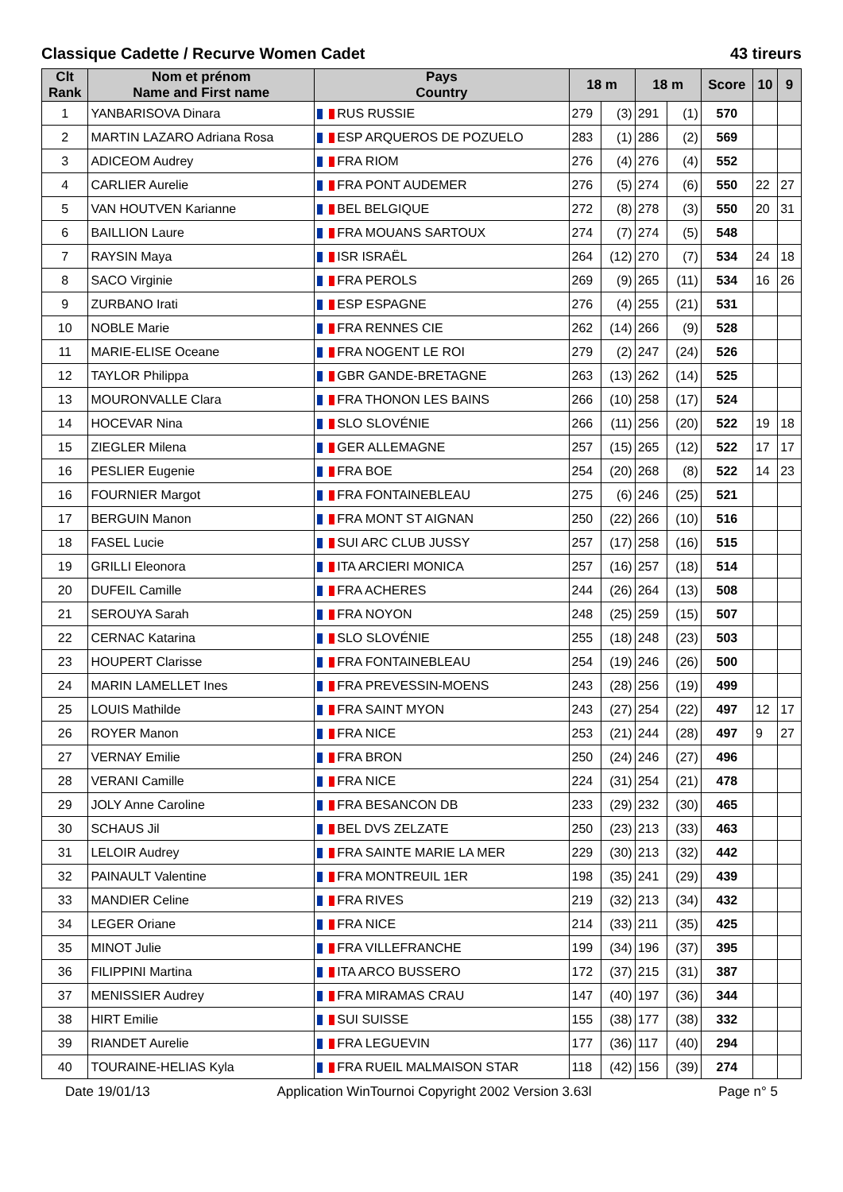Classique Cadette / Recurve Women Cadet 43 tireurs
| Clt Rank | Nom et prénom Name and First name | Pays Country | 18 m | | 18 m | | Score | 10 | 9 |
| --- | --- | --- | --- | --- | --- | --- | --- | --- | --- |
| 1 | YANBARISOVA Dinara | RUS RUSSIE | 279 | (3) | 291 | (1) | 570 | | |
| 2 | MARTIN LAZARO Adriana Rosa | ESP ARQUEROS DE POZUELO | 283 | (1) | 286 | (2) | 569 | | |
| 3 | ADICEOM Audrey | FRA RIOM | 276 | (4) | 276 | (4) | 552 | | |
| 4 | CARLIER Aurelie | FRA PONT AUDEMER | 276 | (5) | 274 | (6) | 550 | 22 | 27 |
| 5 | VAN HOUTVEN Karianne | BEL BELGIQUE | 272 | (8) | 278 | (3) | 550 | 20 | 31 |
| 6 | BAILLION Laure | FRA MOUANS SARTOUX | 274 | (7) | 274 | (5) | 548 | | |
| 7 | RAYSIN Maya | ISR ISRAËL | 264 | (12) | 270 | (7) | 534 | 24 | 18 |
| 8 | SACO Virginie | FRA PEROLS | 269 | (9) | 265 | (11) | 534 | 16 | 26 |
| 9 | ZURBANO Irati | ESP ESPAGNE | 276 | (4) | 255 | (21) | 531 | | |
| 10 | NOBLE Marie | FRA RENNES CIE | 262 | (14) | 266 | (9) | 528 | | |
| 11 | MARIE-ELISE Oceane | FRA NOGENT LE ROI | 279 | (2) | 247 | (24) | 526 | | |
| 12 | TAYLOR Philippa | GBR GANDE-BRETAGNE | 263 | (13) | 262 | (14) | 525 | | |
| 13 | MOURONVALLE Clara | FRA THONON LES BAINS | 266 | (10) | 258 | (17) | 524 | | |
| 14 | HOCEVAR Nina | SLO SLOVÉNIE | 266 | (11) | 256 | (20) | 522 | 19 | 18 |
| 15 | ZIEGLER Milena | GER ALLEMAGNE | 257 | (15) | 265 | (12) | 522 | 17 | 17 |
| 16 | PESLIER Eugenie | FRA BOE | 254 | (20) | 268 | (8) | 522 | 14 | 23 |
| 16 | FOURNIER Margot | FRA FONTAINEBLEAU | 275 | (6) | 246 | (25) | 521 | | |
| 17 | BERGUIN Manon | FRA MONT ST AIGNAN | 250 | (22) | 266 | (10) | 516 | | |
| 18 | FASEL Lucie | SUI ARC CLUB JUSSY | 257 | (17) | 258 | (16) | 515 | | |
| 19 | GRILLI Eleonora | ITA ARCIERI MONICA | 257 | (16) | 257 | (18) | 514 | | |
| 20 | DUFEIL Camille | FRA ACHERES | 244 | (26) | 264 | (13) | 508 | | |
| 21 | SEROUYA Sarah | FRA NOYON | 248 | (25) | 259 | (15) | 507 | | |
| 22 | CERNAC Katarina | SLO SLOVÉNIE | 255 | (18) | 248 | (23) | 503 | | |
| 23 | HOUPERT Clarisse | FRA FONTAINEBLEAU | 254 | (19) | 246 | (26) | 500 | | |
| 24 | MARIN LAMELLET Ines | FRA PREVESSIN-MOENS | 243 | (28) | 256 | (19) | 499 | | |
| 25 | LOUIS Mathilde | FRA SAINT MYON | 243 | (27) | 254 | (22) | 497 | 12 | 17 |
| 26 | ROYER Manon | FRA NICE | 253 | (21) | 244 | (28) | 497 | 9 | 27 |
| 27 | VERNAY Emilie | FRA BRON | 250 | (24) | 246 | (27) | 496 | | |
| 28 | VERANI Camille | FRA NICE | 224 | (31) | 254 | (21) | 478 | | |
| 29 | JOLY Anne Caroline | FRA BESANCON DB | 233 | (29) | 232 | (30) | 465 | | |
| 30 | SCHAUS Jil | BEL DVS ZELZATE | 250 | (23) | 213 | (33) | 463 | | |
| 31 | LELOIR Audrey | FRA SAINTE MARIE LA MER | 229 | (30) | 213 | (32) | 442 | | |
| 32 | PAINAULT Valentine | FRA MONTREUIL 1ER | 198 | (35) | 241 | (29) | 439 | | |
| 33 | MANDIER Celine | FRA RIVES | 219 | (32) | 213 | (34) | 432 | | |
| 34 | LEGER Oriane | FRA NICE | 214 | (33) | 211 | (35) | 425 | | |
| 35 | MINOT Julie | FRA VILLEFRANCHE | 199 | (34) | 196 | (37) | 395 | | |
| 36 | FILIPPINI Martina | ITA ARCO BUSSERO | 172 | (37) | 215 | (31) | 387 | | |
| 37 | MENISSIER Audrey | FRA MIRAMAS CRAU | 147 | (40) | 197 | (36) | 344 | | |
| 38 | HIRT Emilie | SUI SUISSE | 155 | (38) | 177 | (38) | 332 | | |
| 39 | RIANDET Aurelie | FRA LEGUEVIN | 177 | (36) | 117 | (40) | 294 | | |
| 40 | TOURAINE-HELIAS Kyla | FRA RUEIL MALMAISON STAR | 118 | (42) | 156 | (39) | 274 | | |
Date 19/01/13 Application WinTournoi Copyright 2002 Version 3.63l Page n° 5